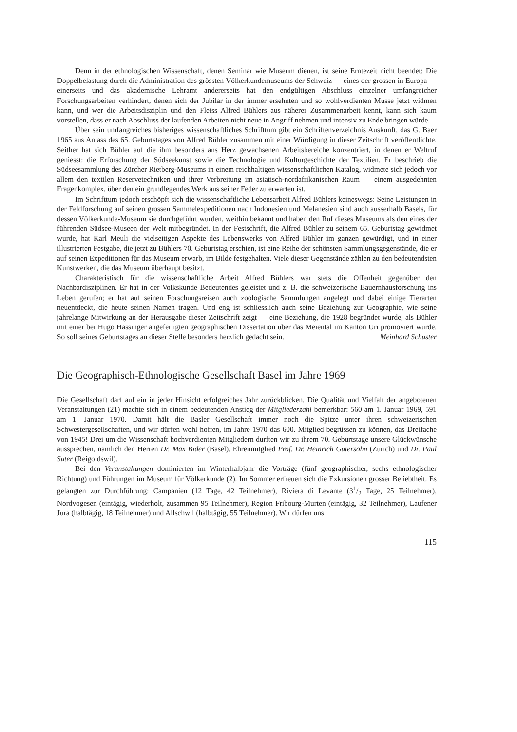Denn in der ethnologischen Wissenschaft, denen Seminar wie Museum dienen, ist seine Erntezeit nicht beendet: Die Doppelbelastung durch die Administration des grössten Völkerkundemuseums der Schweiz — eines der grossen in Europa — einerseits und das akademische Lehramt andererseits hat den endgültigen Abschluss einzelner umfangreicher Forschungsarbeiten verhindert, denen sich der Jubilar in der immer ersehnten und so wohlverdienten Musse jetzt widmen kann, und wer die Arbeitsdisziplin und den Fleiss Alfred Bühlers aus näherer Zusammenarbeit kennt, kann sich kaum vorstellen, dass er nach Abschluss der laufenden Arbeiten nicht neue in Angriff nehmen und intensiv zu Ende bringen würde.
Über sein umfangreiches bisheriges wissenschaftliches Schrifttum gibt ein Schriftenverzeichnis Auskunft, das G. Baer 1965 aus Anlass des 65. Geburtstages von Alfred Bühler zusammen mit einer Würdigung in dieser Zeitschrift veröffentlichte. Seither hat sich Bühler auf die ihm besonders ans Herz gewachsenen Arbeitsbereiche konzentriert, in denen er Weltruf geniesst: die Erforschung der Südseekunst sowie die Technologie und Kulturgeschichte der Textilien. Er beschrieb die Südseesammlung des Zürcher Rietberg-Museums in einem reichhaltigen wissenschaftlichen Katalog, widmete sich jedoch vor allem den textilen Reservetechniken und ihrer Verbreitung im asiatisch-nordafrikanischen Raum — einem ausgedehnten Fragenkomplex, über den ein grundlegendes Werk aus seiner Feder zu erwarten ist.
Im Schrifttum jedoch erschöpft sich die wissenschaftliche Lebensarbeit Alfred Bühlers keineswegs: Seine Leistungen in der Feldforschung auf seinen grossen Sammelexpeditionen nach Indonesien und Melanesien sind auch ausserhalb Basels, für dessen Völkerkunde-Museum sie durchgeführt wurden, weithin bekannt und haben den Ruf dieses Museums als den eines der führenden Südsee-Museen der Welt mitbegründet. In der Festschrift, die Alfred Bühler zu seinem 65. Geburtstag gewidmet wurde, hat Karl Meuli die vielseitigen Aspekte des Lebenswerks von Alfred Bühler im ganzen gewürdigt, und in einer illustrierten Festgabe, die jetzt zu Bühlers 70. Geburtstag erschien, ist eine Reihe der schönsten Sammlungsgegenstände, die er auf seinen Expeditionen für das Museum erwarb, im Bilde festgehalten. Viele dieser Gegenstände zählen zu den bedeutendsten Kunstwerken, die das Museum überhaupt besitzt.
Charakteristisch für die wissenschaftliche Arbeit Alfred Bühlers war stets die Offenheit gegenüber den Nachbardisziplinen. Er hat in der Volkskunde Bedeutendes geleistet und z. B. die schweizerische Bauernhausforschung ins Leben gerufen; er hat auf seinen Forschungsreisen auch zoologische Sammlungen angelegt und dabei einige Tierarten neuentdeckt, die heute seinen Namen tragen. Und eng ist schliesslich auch seine Beziehung zur Geographie, wie seine jahrelange Mitwirkung an der Herausgabe dieser Zeitschrift zeigt — eine Beziehung, die 1928 begründet wurde, als Bühler mit einer bei Hugo Hassinger angefertigten geographischen Dissertation über das Meiental im Kanton Uri promoviert wurde. So soll seines Geburtstages an dieser Stelle besonders herzlich gedacht sein. Meinhard Schuster
Die Geographisch-Ethnologische Gesellschaft Basel im Jahre 1969
Die Gesellschaft darf auf ein in jeder Hinsicht erfolgreiches Jahr zurückblicken. Die Qualität und Vielfalt der angebotenen Veranstaltungen (21) machte sich in einem bedeutenden Anstieg der Mitgliederzahl bemerkbar: 560 am 1. Januar 1969, 591 am 1. Januar 1970. Damit hält die Basler Gesellschaft immer noch die Spitze unter ihren schweizerischen Schwestergesellschaften, und wir dürfen wohl hoffen, im Jahre 1970 das 600. Mitglied begrüssen zu können, das Dreifache von 1945! Drei um die Wissenschaft hochverdienten Mitgliedern durften wir zu ihrem 70. Geburtstage unsere Glückwünsche aussprechen, nämlich den Herren Dr. Max Bider (Basel), Ehrenmitglied Prof. Dr. Heinrich Gutersohn (Zürich) und Dr. Paul Suter (Reigoldswil).
Bei den Veranstaltungen dominierten im Winterhalbjahr die Vorträge (fünf geographischer, sechs ethnologischer Richtung) und Führungen im Museum für Völkerkunde (2). Im Sommer erfreuen sich die Exkursionen grosser Beliebtheit. Es gelangten zur Durchführung: Campanien (12 Tage, 42 Teilnehmer), Riviera di Levante (31/2 Tage, 25 Teilnehmer), Nordvogesen (eintägig, wiederholt, zusammen 95 Teilnehmer), Region Fribourg-Murten (eintägig, 32 Teilnehmer), Laufener Jura (halbtägig, 18 Teilnehmer) und Allschwil (halbtägig, 55 Teilnehmer). Wir dürfen uns
115